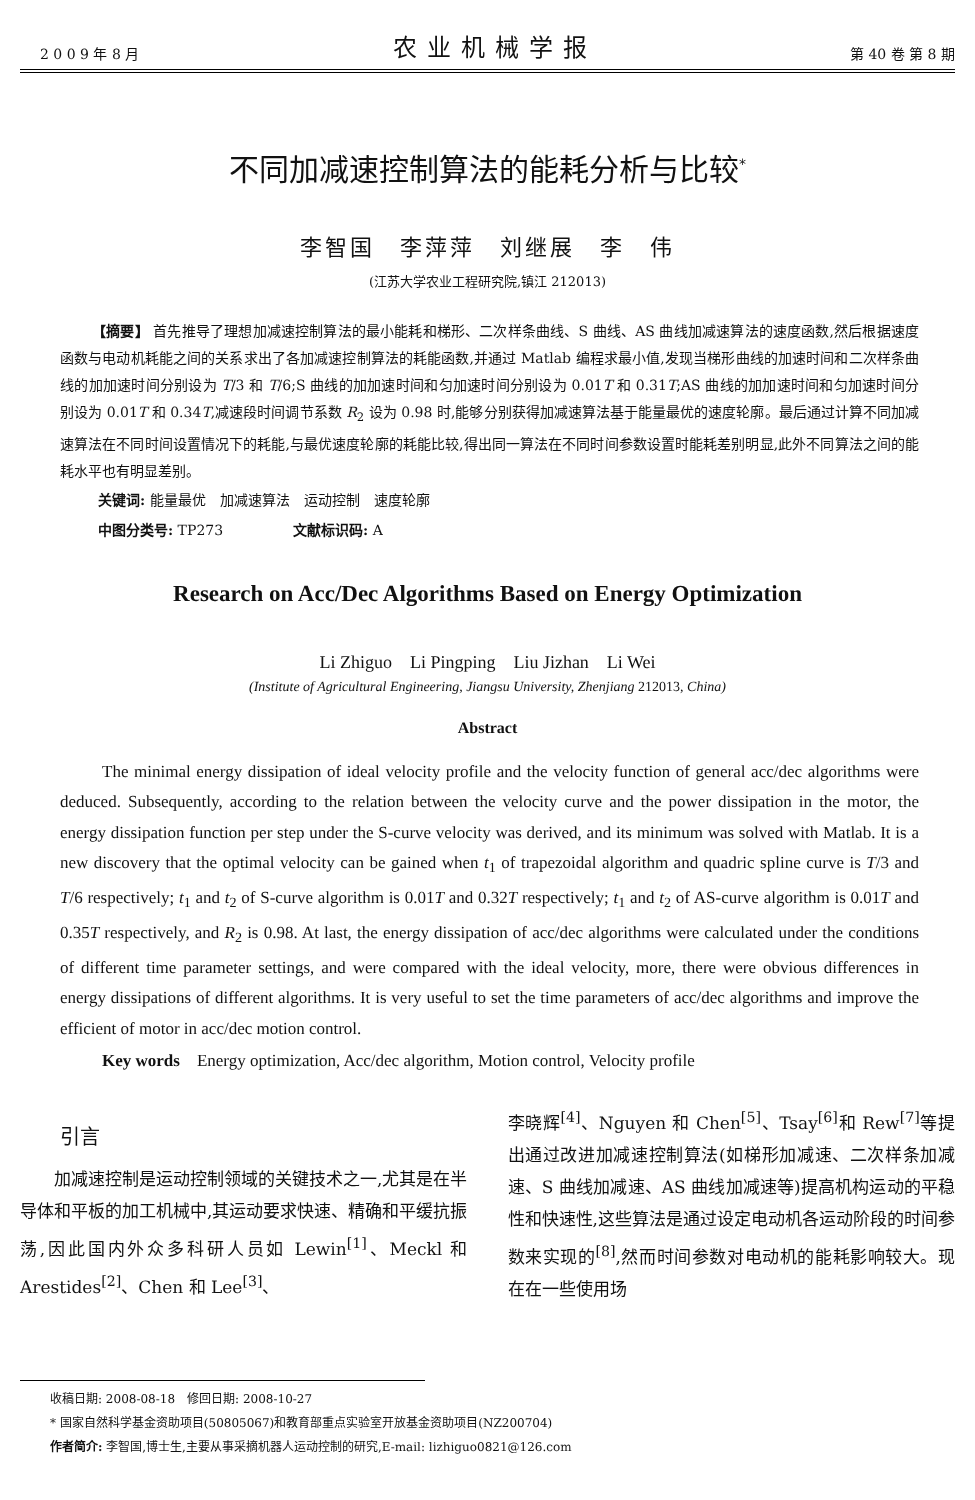2 0 0 9 年 8 月 农业机械学报 第 40 卷 第 8 期
不同加减速控制算法的能耗分析与比较<sup>*</sup>
李智国　李萍萍　刘继展　李　伟
(江苏大学农业工程研究院,镇江 212013)
【摘要】 首先推导了理想加减速控制算法的最小能耗和梯形、二次样条曲线、S 曲线、AS 曲线加减速算法的速度函数,然后根据速度函数与电动机耗能之间的关系求出了各加减速控制算法的耗能函数,并通过 Matlab 编程求最小值,发现当梯形曲线的加速时间和二次样条曲线的加加速时间分别设为 T/3 和 T/6;S 曲线的加加速时间和匀加速时间分别设为 0.01T 和 0.31T;AS 曲线的加加速时间和匀加速时间分别设为 0.01T 和 0.34T,减速段时间调节系数 R<sub>2</sub> 设为 0.98 时,能够分别获得加减速算法基于能量最优的速度轮廓。最后通过计算不同加减速算法在不同时间设置情况下的耗能,与最优速度轮廓的耗能比较,得出同一算法在不同时间参数设置时能耗差别明显,此外不同算法之间的能耗水平也有明显差别。
关键词: 能量最优　加减速算法　运动控制　速度轮廓
中图分类号: TP273　　　　　文献标识码: A
Research on Acc/Dec Algorithms Based on Energy Optimization
Li Zhiguo　Li Pingping　Liu Jizhan　Li Wei
(Institute of Agricultural Engineering, Jiangsu University, Zhenjiang 212013, China)
Abstract
The minimal energy dissipation of ideal velocity profile and the velocity function of general acc/dec algorithms were deduced. Subsequently, according to the relation between the velocity curve and the power dissipation in the motor, the energy dissipation function per step under the S-curve velocity was derived, and its minimum was solved with Matlab. It is a new discovery that the optimal velocity can be gained when t<sub>1</sub> of trapezoidal algorithm and quadric spline curve is T/3 and T/6 respectively; t<sub>1</sub> and t<sub>2</sub> of S-curve algorithm is 0.01T and 0.32T respectively; t<sub>1</sub> and t<sub>2</sub> of AS-curve algorithm is 0.01T and 0.35T respectively, and R<sub>2</sub> is 0.98. At last, the energy dissipation of acc/dec algorithms were calculated under the conditions of different time parameter settings, and were compared with the ideal velocity, more, there were obvious differences in energy dissipations of different algorithms. It is very useful to set the time parameters of acc/dec algorithms and improve the efficient of motor in acc/dec motion control.
Key words　Energy optimization, Acc/dec algorithm, Motion control, Velocity profile
引言
加减速控制是运动控制领域的关键技术之一,尤其是在半导体和平板的加工机械中,其运动要求快速、精确和平缓抗振荡,因此国内外众多科研人员如 Lewin<sup>[1]</sup>、Meckl 和 Arestides<sup>[2]</sup>、Chen 和 Lee<sup>[3]</sup>、
李晓辉<sup>[4]</sup>、Nguyen 和 Chen<sup>[5]</sup>、Tsay<sup>[6]</sup>和 Rew<sup>[7]</sup>等提出通过改进加减速控制算法(如梯形加减速、二次样条加减速、S 曲线加减速、AS 曲线加减速等)提高机构运动的平稳性和快速性,这些算法是通过设定电动机各运动阶段的时间参数来实现的<sup>[8]</sup>,然而时间参数对电动机的能耗影响较大。现在在一些使用场
收稿日期: 2008-08-18　修回日期: 2008-10-27
* 国家自然科学基金资助项目(50805067)和教育部重点实验室开放基金资助项目(NZ200704)
作者简介: 李智国,博士生,主要从事采摘机器人运动控制的研究,E-mail: lizhiguo0821@126.com